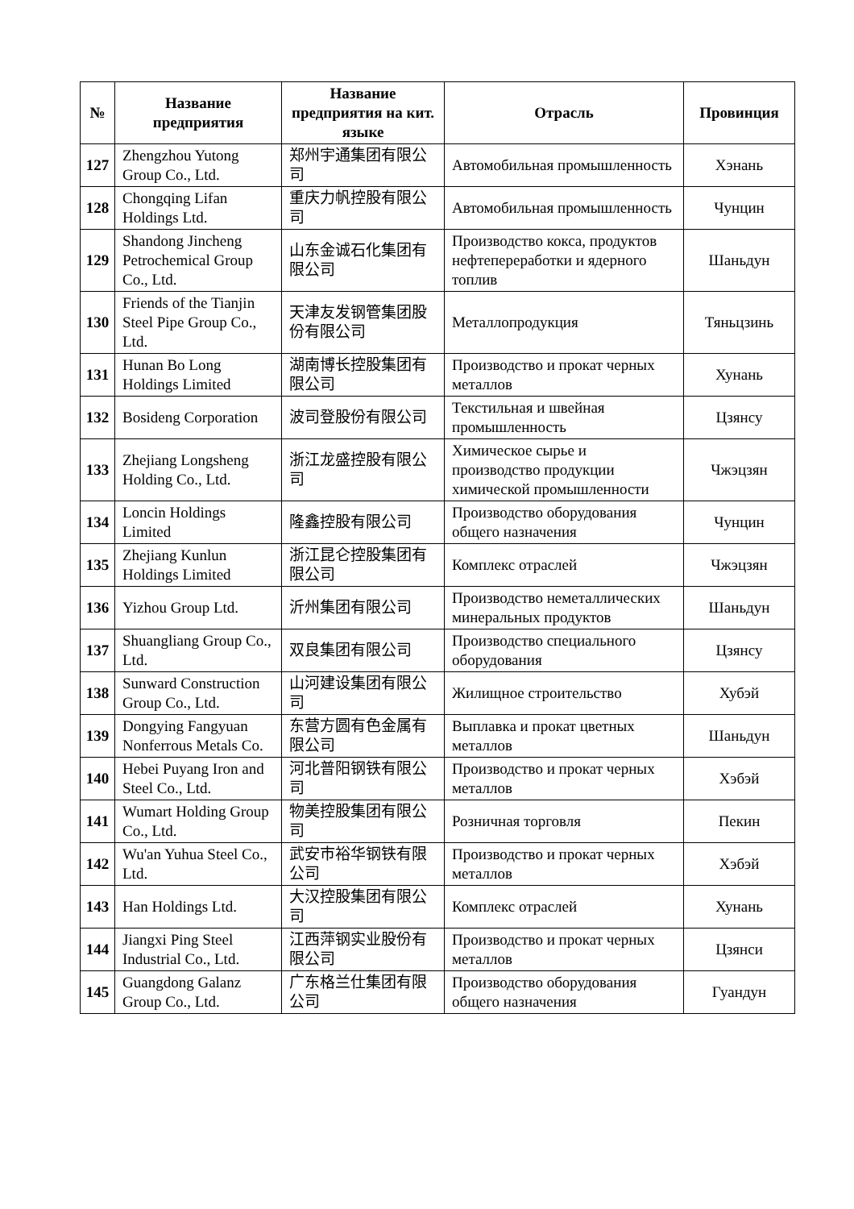| № | Название предприятия | Название предприятия на кит. языке | Отрасль | Провинция |
| --- | --- | --- | --- | --- |
| 127 | Zhengzhou Yutong Group Co., Ltd. | 郑州宇通集团有限公司 | Автомобильная промышленность | Хэнань |
| 128 | Chongqing Lifan Holdings Ltd. | 重庆力帆控股有限公司 | Автомобильная промышленность | Чунцин |
| 129 | Shandong Jincheng Petrochemical Group Co., Ltd. | 山东金诚石化集团有限公司 | Производство кокса, продуктов нефтепереработки и ядерного топлив | Шаньдун |
| 130 | Friends of the Tianjin Steel Pipe Group Co., Ltd. | 天津友发钢管集团股份有限公司 | Металлопродукция | Тяньцзинь |
| 131 | Hunan Bo Long Holdings Limited | 湖南博长控股集团有限公司 | Производство и прокат черных металлов | Хунань |
| 132 | Bosideng Corporation | 波司登股份有限公司 | Текстильная и швейная промышленность | Цзянсу |
| 133 | Zhejiang Longsheng Holding Co., Ltd. | 浙江龙盛控股有限公司 | Химическое сырье и производство продукции химической промышленности | Чжэцзян |
| 134 | Loncin Holdings Limited | 隆鑫控股有限公司 | Производство оборудования общего назначения | Чунцин |
| 135 | Zhejiang Kunlun Holdings Limited | 浙江昆仑控股集团有限公司 | Комплекс отраслей | Чжэцзян |
| 136 | Yizhou Group Ltd. | 沂州集团有限公司 | Производство неметаллических минеральных продуктов | Шаньдун |
| 137 | Shuangliang Group Co., Ltd. | 双良集团有限公司 | Производство специального оборудования | Цзянсу |
| 138 | Sunward Construction Group Co., Ltd. | 山河建设集团有限公司 | Жилищное строительство | Хубэй |
| 139 | Dongying Fangyuan Nonferrous Metals Co. | 东营方圆有色金属有限公司 | Выплавка и прокат цветных металлов | Шаньдун |
| 140 | Hebei Puyang Iron and Steel Co., Ltd. | 河北普阳钢铁有限公司 | Производство и прокат черных металлов | Хэбэй |
| 141 | Wumart Holding Group Co., Ltd. | 物美控股集团有限公司 | Розничная торговля | Пекин |
| 142 | Wu'an Yuhua Steel Co., Ltd. | 武安市裕华钢铁有限公司 | Производство и прокат черных металлов | Хэбэй |
| 143 | Han Holdings Ltd. | 大汉控股集团有限公司 | Комплекс отраслей | Хунань |
| 144 | Jiangxi Ping Steel Industrial Co., Ltd. | 江西萍钢实业股份有限公司 | Производство и прокат черных металлов | Цзянси |
| 145 | Guangdong Galanz Group Co., Ltd. | 广东格兰仕集团有限公司 | Производство оборудования общего назначения | Гуандун |